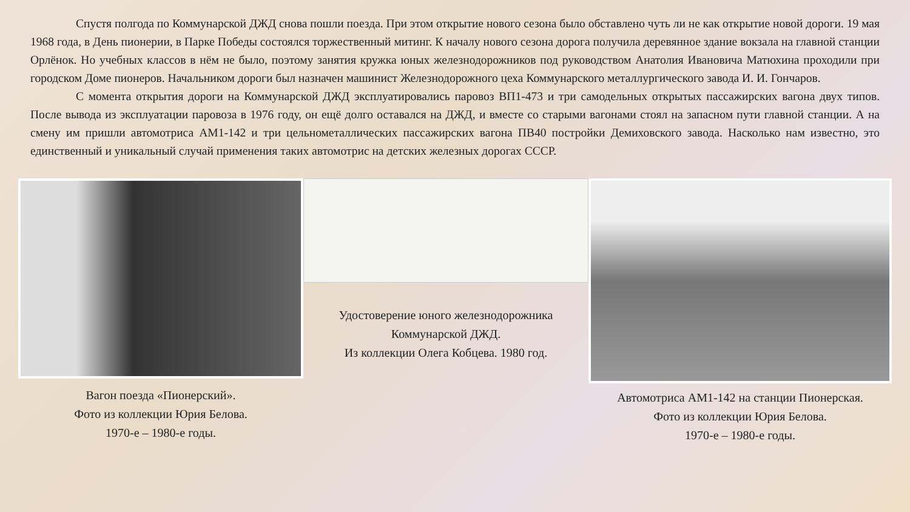Спустя полгода по Коммунарской ДЖД снова пошли поезда. При этом открытие нового сезона было обставлено чуть ли не как открытие новой дороги. 19 мая 1968 года, в День пионерии, в Парке Победы состоялся торжественный митинг. К началу нового сезона дорога получила деревянное здание вокзала на главной станции Орлёнок. Но учебных классов в нём не было, поэтому занятия кружка юных железнодорожников под руководством Анатолия Ивановича Матюхина проходили при городском Доме пионеров. Начальником дороги был назначен машинист Железнодорожного цеха Коммунарского металлургического завода И. И. Гончаров.
С момента открытия дороги на Коммунарской ДЖД эксплуатировались паровоз ВП1-473 и три самодельных открытых пассажирских вагона двух типов. После вывода из эксплуатации паровоза в 1976 году, он ещё долго оставался на ДЖД, и вместе со старыми вагонами стоял на запасном пути главной станции. А на смену им пришли автомотриса АМ1-142 и три цельнометаллических пассажирских вагона ПВ40 постройки Демиховского завода. Насколько нам известно, это единственный и уникальный случай применения таких автомотрис на детских железных дорогах СССР.
Вагон поезда «Пионерский».
Фото из коллекции Юрия Белова.
1970-е – 1980-е годы.
Удостоверение юного железнодорожника
Коммунарской ДЖД.
Из коллекции Олега Кобцева. 1980 год.
Автомотриса АМ1-142 на станции Пионерская.
Фото из коллекции Юрия Белова.
1970-е – 1980-е годы.